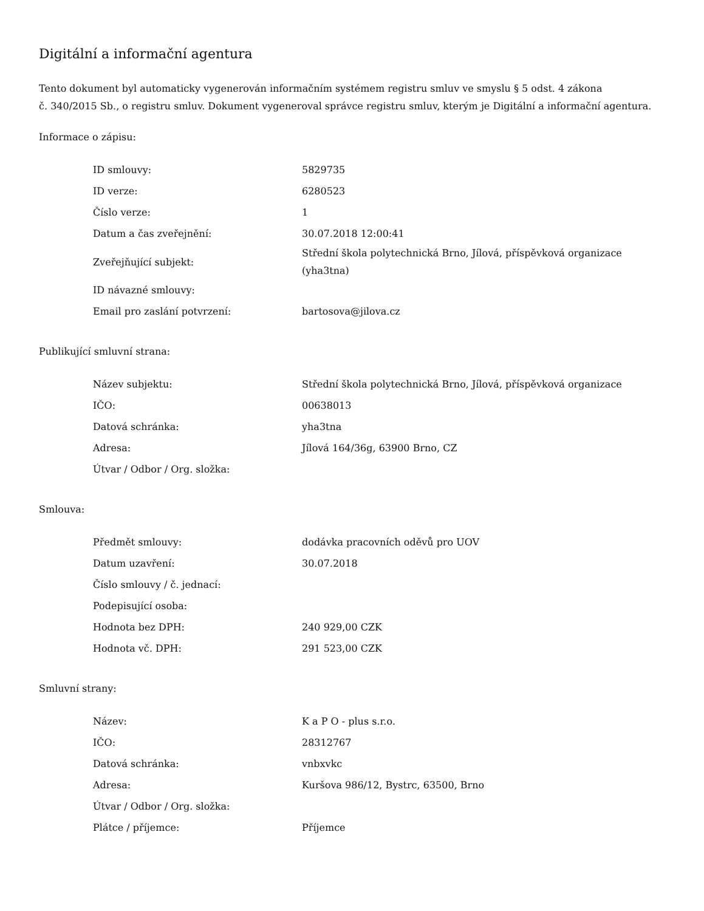Digitální a informační agentura
Tento dokument byl automaticky vygenerován informačním systémem registru smluv ve smyslu § 5 odst. 4 zákona
č. 340/2015 Sb., o registru smluv. Dokument vygeneroval správce registru smluv, kterým je Digitální a informační agentura.
Informace o zápisu:
| ID smlouvy: | 5829735 |
| ID verze: | 6280523 |
| Číslo verze: | 1 |
| Datum a čas zveřejnění: | 30.07.2018 12:00:41 |
| Zveřejňující subjekt: | Střední škola polytechnická Brno, Jílová, příspěvková organizace (yha3tna) |
| ID návazné smlouvy: | |
| Email pro zaslání potvrzení: | bartosova@jilova.cz |
Publikující smluvní strana:
| Název subjektu: | Střední škola polytechnická Brno, Jílová, příspěvková organizace |
| IČO: | 00638013 |
| Datová schránka: | yha3tna |
| Adresa: | Jílová 164/36g, 63900 Brno, CZ |
| Útvar / Odbor / Org. složka: | |
Smlouva:
| Předmět smlouvy: | dodávka pracovních oděvů pro UOV |
| Datum uzavření: | 30.07.2018 |
| Číslo smlouvy / č. jednací: | |
| Podepisující osoba: | |
| Hodnota bez DPH: | 240 929,00 CZK |
| Hodnota vč. DPH: | 291 523,00 CZK |
Smluvní strany:
| Název: | K a P O - plus s.r.o. |
| IČO: | 28312767 |
| Datová schránka: | vnbxvkc |
| Adresa: | Kuršova 986/12, Bystrc, 63500, Brno |
| Útvar / Odbor / Org. složka: | |
| Plátce / příjemce: | Příjemce |